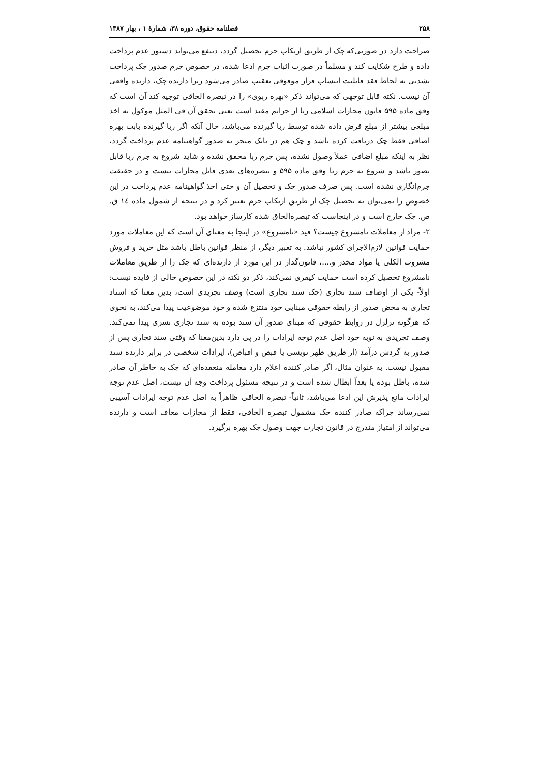۲۵۸ فصلنامه حقوق، دوره ۳۸، شمارهٔ ۱ ، بهار ۱۳۸۷
صراحت دارد در صورتی‌که چک از طریق ارتکاب جرم تحصیل گردد، ذینفع می‌تواند دستور عدم پرداخت داده و طرح شکایت کند و مسلماً در صورت اثبات جرم ادعا شده، در خصوص جرم صدور چک پرداخت نشدنی به لحاظ فقد قابلیت انتساب قرار موقوفی تعقیب صادر می‌شود زیرا دارنده چک، دارنده واقعی آن نیست. نکته قابل توجهی که می‌تواند ذکر «بهره ربوی» را در تبصره الحاقی توجیه کند آن است که وفق ماده ۵۹۵ قانون مجازات اسلامی ربا از جرایم مقید است یعنی تحقق آن فی المثل موکول به اخذ مبلغی بیشتر از مبلغ قرض داده شده توسط ربا گیرنده می‌باشد، حال آنکه اگر ربا گیرنده بابت بهره اضافی فقط چک دریافت کرده باشد و چک هم در بانک منجر به صدور گواهینامه عدم پرداخت گردد، نظر به اینکه مبلغ اضافی عملاً وصول نشده، پس جرم ربا محقق نشده و شاید شروع به جرم ربا قابل تصور باشد و شروع به جرم ربا وفق ماده ۵۹۵ و تبصره‌های بعدی قابل مجازات نیست و در حقیقت جرم‌انگاری نشده است. پس صرف صدور چک و تحصیل آن و حتی اخذ گواهینامه عدم پرداخت در این خصوص را نمی‌توان به تحصیل چک از طریق ارتکاب جرم تعبیر کرد و در نتیجه از شمول ماده ١٤ ق. ص. چک خارج است و در اینجاست که تبصره‌الحاق شده کارساز خواهد بود.
۲- مراد از معاملات نامشروع چیست؟ قید «نامشروع» در اینجا به معنای آن است که این معاملات مورد حمایت قوانین لازم‌الاجرای کشور نباشد. به تعبیر دیگر، از منظر قوانین باطل باشد مثل خرید و فروش مشروب الکلی یا مواد مخدر و....، قانون‌گذار در این مورد از دارنده‌ای که چک را از طریق معاملات نامشروع تحصیل کرده است حمایت کیفری نمی‌کند، ذکر دو نکته در این خصوص خالی از فایده نیست: اولاً- یکی از اوصاف سند تجاری (چک سند تجاری است) وصف تجریدی است، بدین معنا که اسناد تجاری به محض صدور از رابطه حقوقی مبنایی خود منتزع شده و خود موضوعیت پیدا می‌کند، به نحوی که هرگونه تزلزل در روابط حقوقی که مبنای صدور آن سند بوده به سند تجاری تسری پیدا نمی‌کند. وصف تجریدی به نوبه خود اصل عدم توجه ایرادات را در پی دارد بدین‌معنا که وقتی سند تجاری پس از صدور به گردش درآمد (از طریق ظهر نویسی یا قبض و اقباض)، ایرادات شخصی در برابر دارنده سند مقبول نیست. به عنوان مثال، اگر صادر کننده اعلام دارد معامله منعقده‌ای که چک به خاطر آن صادر شده، باطل بوده یا بعداً ابطال شده است و در نتیجه مسئول پرداخت وجه آن نیست، اصل عدم توجه ایرادات مانع پذیرش این ادعا می‌باشد، ثانیاً- تبصره الحاقی ظاهراً به اصل عدم توجه ایرادات آسیبی نمی‌رساند چراکه صادر کننده چک مشمول تبصره الحاقی، فقط از مجازات معاف است و دارنده می‌تواند از امتیاز مندرج در قانون تجارت جهت وصول چک بهره برگیرد.